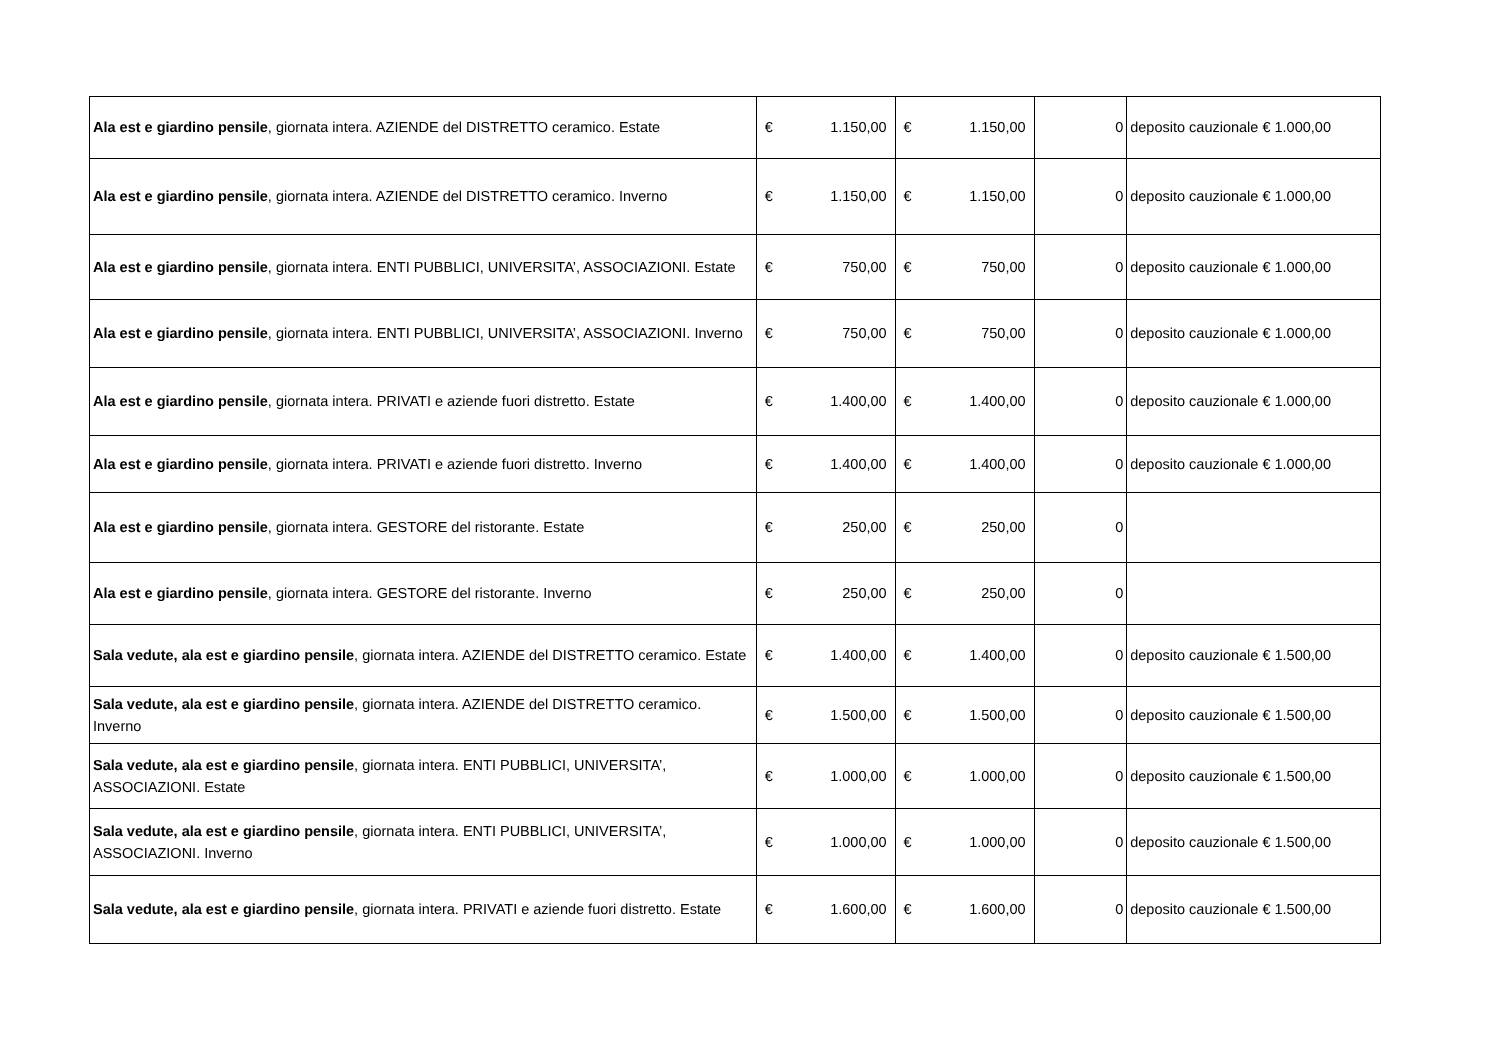| Ala est e giardino pensile , giornata intera. AZIENDE del DISTRETTO ceramico. Estate | € 1.150,00 | € 1.150,00 | 0 | deposito cauzionale € 1.000,00 |
| Ala est e giardino pensile , giornata intera. AZIENDE del DISTRETTO ceramico. Inverno | € 1.150,00 | € 1.150,00 | 0 | deposito cauzionale € 1.000,00 |
| Ala est e giardino pensile , giornata intera. ENTI PUBBLICI, UNIVERSITA’, ASSOCIAZIONI. Estate | € 750,00 | € 750,00 | 0 | deposito cauzionale € 1.000,00 |
| Ala est e giardino pensile , giornata intera. ENTI PUBBLICI, UNIVERSITA’, ASSOCIAZIONI. Inverno | € 750,00 | € 750,00 | 0 | deposito cauzionale € 1.000,00 |
| Ala est e giardino pensile , giornata intera. PRIVATI e aziende fuori distretto. Estate | € 1.400,00 | € 1.400,00 | 0 | deposito cauzionale € 1.000,00 |
| Ala est e giardino pensile , giornata intera. PRIVATI e aziende fuori distretto. Inverno | € 1.400,00 | € 1.400,00 | 0 | deposito cauzionale € 1.000,00 |
| Ala est e giardino pensile , giornata intera. GESTORE del ristorante. Estate | € 250,00 | € 250,00 | 0 | |
| Ala est e giardino pensile , giornata intera. GESTORE del ristorante. Inverno | € 250,00 | € 250,00 | 0 | |
| Sala vedute, ala est e giardino pensile , giornata intera. AZIENDE del DISTRETTO ceramico. Estate | € 1.400,00 | € 1.400,00 | 0 | deposito cauzionale € 1.500,00 |
| Sala vedute, ala est e giardino pensile , giornata intera. AZIENDE del DISTRETTO ceramico. Inverno | € 1.500,00 | € 1.500,00 | 0 | deposito cauzionale € 1.500,00 |
| Sala vedute, ala est e giardino pensile , giornata intera. ENTI PUBBLICI, UNIVERSITA’, ASSOCIAZIONI. Estate | € 1.000,00 | € 1.000,00 | 0 | deposito cauzionale € 1.500,00 |
| Sala vedute, ala est e giardino pensile , giornata intera. ENTI PUBBLICI, UNIVERSITA’, ASSOCIAZIONI. Inverno | € 1.000,00 | € 1.000,00 | 0 | deposito cauzionale € 1.500,00 |
| Sala vedute, ala est e giardino pensile , giornata intera. PRIVATI e aziende fuori distretto. Estate | € 1.600,00 | € 1.600,00 | 0 | deposito cauzionale € 1.500,00 |